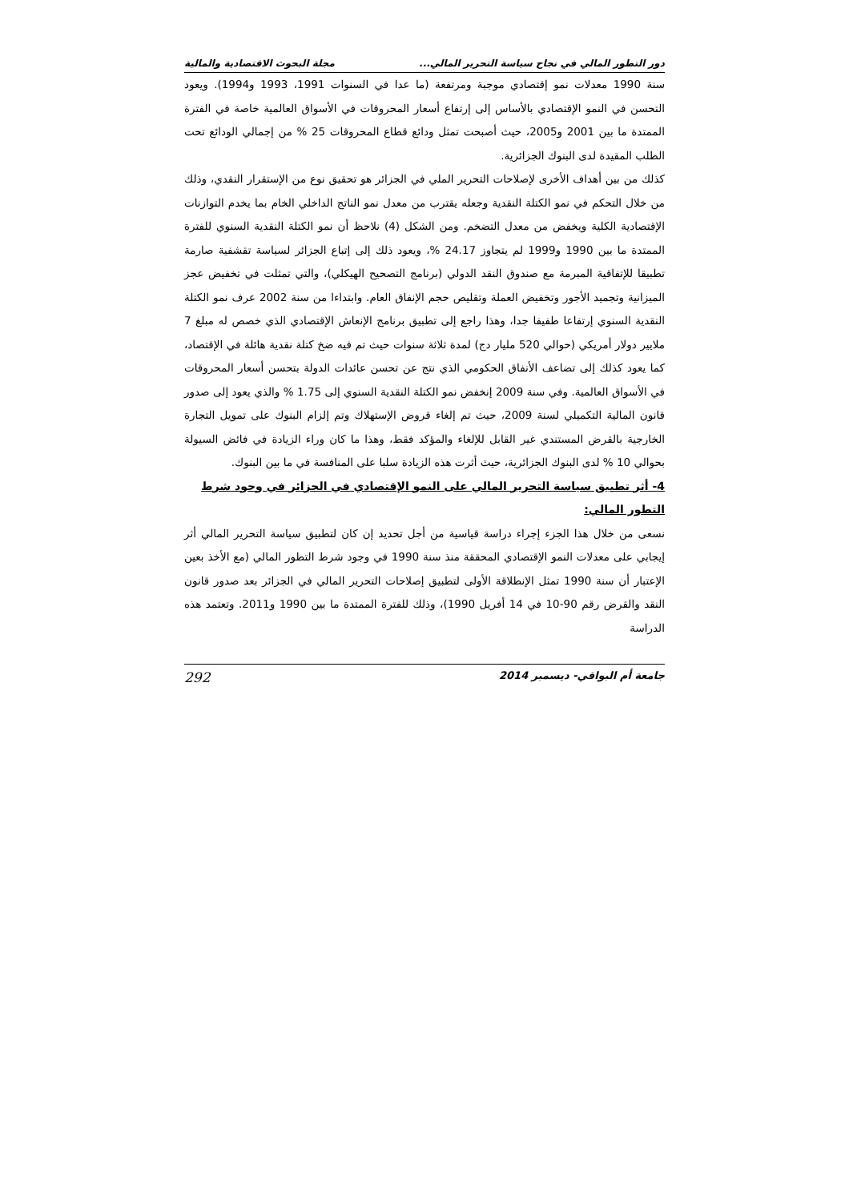دور التطور المالي في نجاح سياسة التحرير المالي... مجلة البحوث الاقتصادية والمالية
سنة 1990 معدلات نمو إقتصادي موجبة ومرتفعة (ما عدا في السنوات 1991، 1993 و1994). ويعود التحسن في النمو الإقتصادي بالأساس إلى إرتفاع أسعار المحروقات في الأسواق العالمية خاصة في الفترة الممتدة ما بين 2001 و2005، حيث أصبحت تمثل ودائع قطاع المحروقات 25 % من إجمالي الودائع تحت الطلب المقيدة لدى البنوك الجزائرية.
كذلك من بين أهداف الأخرى لإصلاحات التحرير الملي في الجزائر هو تحقيق نوع من الإستقرار النقدي، وذلك من خلال التحكم في نمو الكتلة النقدية وجعله يقترب من معدل نمو الناتج الداخلي الخام بما يخدم التوازنات الإقتصادية الكلية ويخفض من معدل التضخم. ومن الشكل (4) نلاحظ أن نمو الكتلة النقدية السنوي للفترة الممتدة ما بين 1990 و1999 لم يتجاوز 24.17 %، ويعود ذلك إلى إتباع الجزائر لسياسة تقشفية صارمة تطبيقا للإتفاقية المبرمة مع صندوق النقد الدولي (برنامج التصحيح الهيكلي)، والتي تمثلت في تخفيض عجز الميزانية وتجميد الأجور وتخفيض العملة وتقليص حجم الإنفاق العام. وابتداءا من سنة 2002 عرف نمو الكتلة النقدية السنوي إرتفاعا طفيفا جدا، وهذا راجع إلى تطبيق برنامج الإنعاش الإقتصادي الذي خصص له مبلغ 7 ملايير دولار أمريكي (حوالي 520 مليار دج) لمدة ثلاثة سنوات حيث تم فيه ضخ كتلة نقدية هائلة في الإقتصاد، كما يعود كذلك إلى تضاعف الأنفاق الحكومي الذي نتج عن تحسن عائدات الدولة بتحسن أسعار المحروقات في الأسواق العالمية. وفي سنة 2009 إنخفض نمو الكتلة النقدية السنوي إلى 1.75 % والذي يعود إلى صدور قانون المالية التكميلي لسنة 2009، حيث تم إلغاء قروض الإستهلاك وتم إلزام البنوك على تمويل التجارة الخارجية بالقرض المستندي غير القابل للإلغاء والمؤكد فقط، وهذا ما كان وراء الزيادة في فائض السيولة بحوالي 10 % لدى البنوك الجزائرية، حيث أثرت هذه الزيادة سلبا على المنافسة في ما بين البنوك.
4- أثر تطبيق سياسة التحرير المالي على النمو الإقتصادي في الجزائر في وجود شرط التطور المالي:
نسعى من خلال هذا الجزء إجراء دراسة قياسية من أجل تحديد إن كان لتطبيق سياسة التحرير المالي أثر إيجابي على معدلات النمو الإقتصادي المحققة منذ سنة 1990 في وجود شرط التطور المالي (مع الأخذ بعين الإعتبار أن سنة 1990 تمثل الإنطلاقة الأولى لتطبيق إصلاحات التحرير المالي في الجزائر بعد صدور قانون النقد والقرض رقم 90-10 في 14 أفريل 1990)، وذلك للفترة الممتدة ما بين 1990 و2011. وتعتمد هذه الدراسة
جامعة أم البواقي- ديسمبر 2014 292